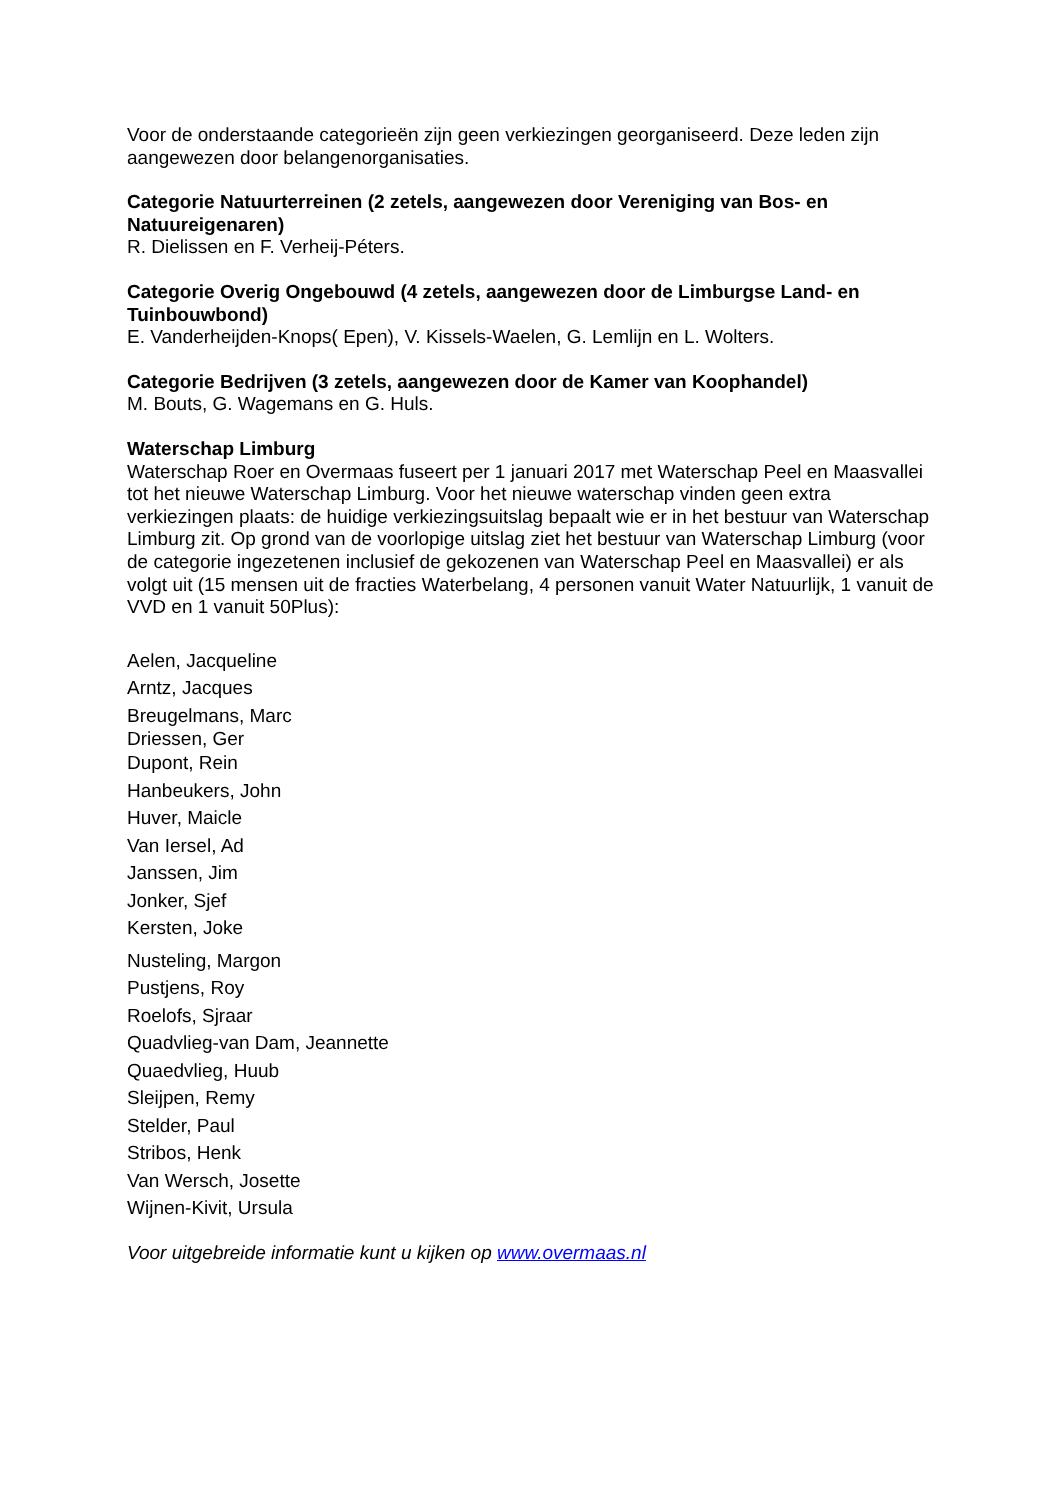Voor de onderstaande categorieën zijn geen verkiezingen georganiseerd. Deze leden zijn aangewezen door belangenorganisaties.
Categorie Natuurterreinen (2 zetels, aangewezen door Vereniging van Bos- en Natuureigenaren)
R. Dielissen en F. Verheij-Péters.
Categorie Overig Ongebouwd (4 zetels, aangewezen door de Limburgse Land- en Tuinbouwbond)
E. Vanderheijden-Knops( Epen), V. Kissels-Waelen, G. Lemlijn en L. Wolters.
Categorie Bedrijven (3 zetels, aangewezen door de Kamer van Koophandel)
M. Bouts, G. Wagemans en G. Huls.
Waterschap Limburg
Waterschap Roer en Overmaas fuseert per 1 januari 2017 met Waterschap Peel en Maasvallei tot het nieuwe Waterschap Limburg. Voor het nieuwe waterschap vinden geen extra verkiezingen plaats: de huidige verkiezingsuitslag bepaalt wie er in het bestuur van Waterschap Limburg zit. Op grond van de voorlopige uitslag ziet het bestuur van Waterschap Limburg (voor de categorie ingezetenen inclusief de gekozenen van Waterschap Peel en Maasvallei) er als volgt uit (15 mensen uit de fracties Waterbelang, 4 personen vanuit Water Natuurlijk, 1 vanuit de VVD en 1 vanuit 50Plus):
Aelen, Jacqueline
Arntz, Jacques
Breugelmans, Marc
Driessen, Ger
Dupont, Rein
Hanbeukers, John
Huver, Maicle
Van Iersel, Ad
Janssen, Jim
Jonker, Sjef
Kersten, Joke
Nusteling, Margon
Pustjens, Roy
Roelofs, Sjraar
Quadvlieg-van Dam, Jeannette
Quaedvlieg, Huub
Sleijpen, Remy
Stelder, Paul
Stribos, Henk
Van Wersch, Josette
Wijnen-Kivit, Ursula
Voor uitgebreide informatie kunt u kijken op www.overmaas.nl